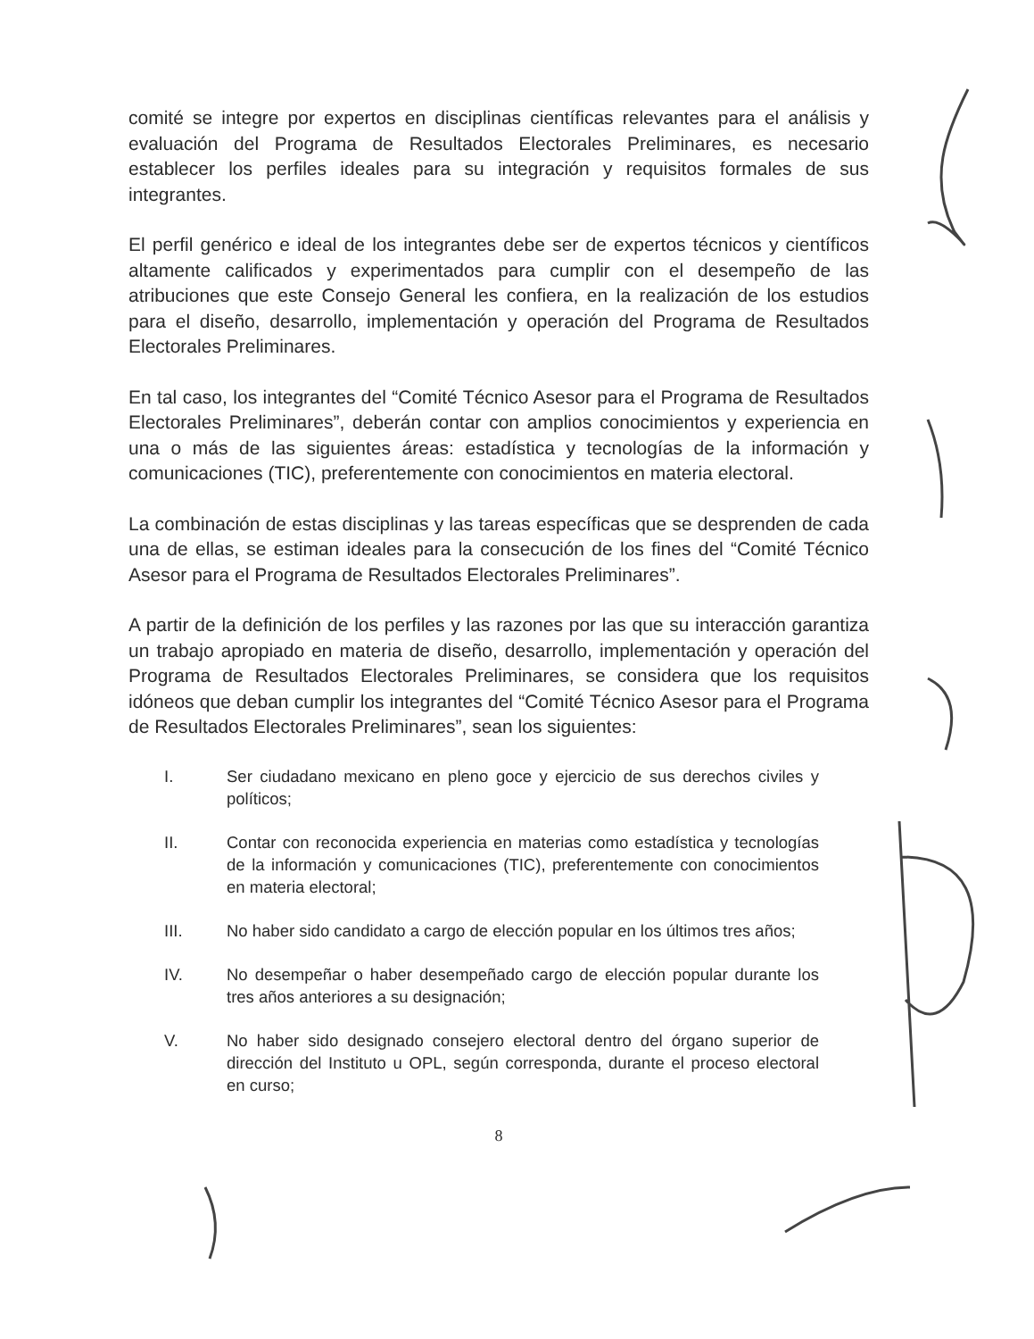comité se integre por expertos en disciplinas científicas relevantes para el análisis y evaluación del Programa de Resultados Electorales Preliminares, es necesario establecer los perfiles ideales para su integración y requisitos formales de sus integrantes.
El perfil genérico e ideal de los integrantes debe ser de expertos técnicos y científicos altamente calificados y experimentados para cumplir con el desempeño de las atribuciones que este Consejo General les confiera, en la realización de los estudios para el diseño, desarrollo, implementación y operación del Programa de Resultados Electorales Preliminares.
En tal caso, los integrantes del “Comité Técnico Asesor para el Programa de Resultados Electorales Preliminares”, deberán contar con amplios conocimientos y experiencia en una o más de las siguientes áreas: estadística y tecnologías de la información y comunicaciones (TIC), preferentemente con conocimientos en materia electoral.
La combinación de estas disciplinas y las tareas específicas que se desprenden de cada una de ellas, se estiman ideales para la consecución de los fines del “Comité Técnico Asesor para el Programa de Resultados Electorales Preliminares”.
A partir de la definición de los perfiles y las razones por las que su interacción garantiza un trabajo apropiado en materia de diseño, desarrollo, implementación y operación del Programa de Resultados Electorales Preliminares, se considera que los requisitos idóneos que deban cumplir los integrantes del “Comité Técnico Asesor para el Programa de Resultados Electorales Preliminares”, sean los siguientes:
I. Ser ciudadano mexicano en pleno goce y ejercicio de sus derechos civiles y políticos;
II. Contar con reconocida experiencia en materias como estadística y tecnologías de la información y comunicaciones (TIC), preferentemente con conocimientos en materia electoral;
III. No haber sido candidato a cargo de elección popular en los últimos tres años;
IV. No desempeñar o haber desempeñado cargo de elección popular durante los tres años anteriores a su designación;
V. No haber sido designado consejero electoral dentro del órgano superior de dirección del Instituto u OPL, según corresponda, durante el proceso electoral en curso;
8